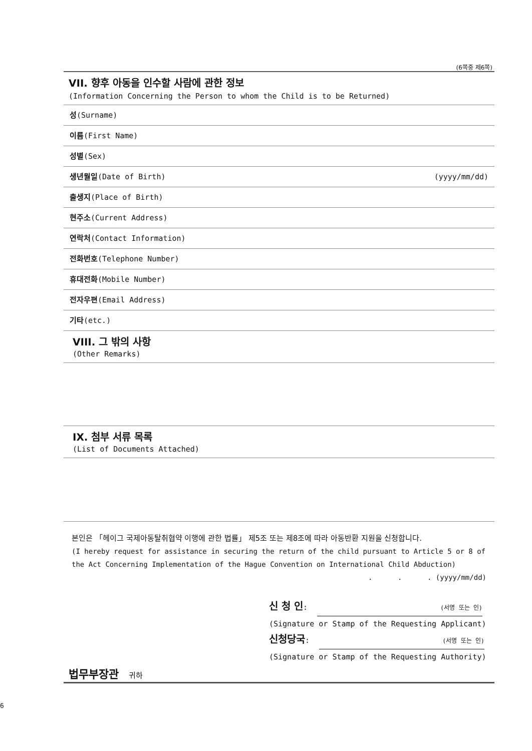(6쪽중 제6쪽)
VII. 향후 아동을 인수할 사람에 관한 정보
(Information Concerning the Person to whom the Child is to be Returned)
성(Surname)
이름(First Name)
성별(Sex)
생년월일(Date of Birth) (yyyy/mm/dd)
출생지(Place of Birth)
현주소(Current Address)
연락처(Contact Information)
전화번호(Telephone Number)
휴대전화(Mobile Number)
전자우편(Email Address)
기타(etc.)
VIII. 그 밖의 사항
(Other Remarks)
IX. 첨부 서류 목록
(List of Documents Attached)
본인은 「헤이그 국제아동탈취협약 이행에 관한 법률」 제5조 또는 제8조에 따라 아동반환 지원을 신청합니다.
(I hereby request for assistance in securing the return of the child pursuant to Article 5 or 8 of the Act Concerning Implementation of the Hague Convention on International Child Abduction)
. . . (yyyy/mm/dd)
신 청 인: (서명 또는 인)
(Signature or Stamp of the Requesting Applicant)
신청당국: (서명 또는 인)
(Signature or Stamp of the Requesting Authority)
법무부장관 귀하
6